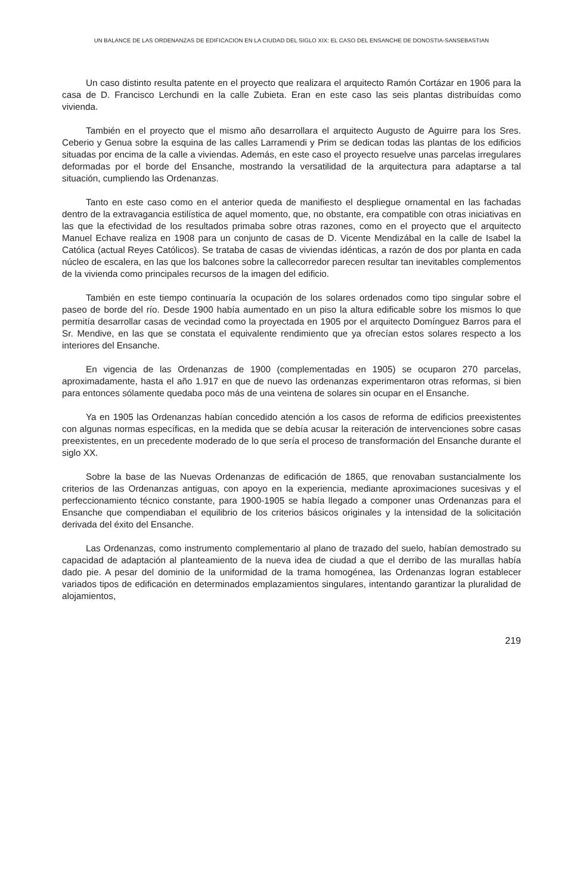UN BALANCE DE LAS ORDENANZAS DE EDIFICACION EN LA CIUDAD DEL SIGLO XIX: EL CASO DEL ENSANCHE DE DONOSTIA-SANSEBASTIAN
Un caso distinto resulta patente en el proyecto que realizara el arquitecto Ramón Cortázar en 1906 para la casa de D. Francisco Lerchundi en la calle Zubieta. Eran en este caso las seis plantas distribuídas como vivienda.
También en el proyecto que el mismo año desarrollara el arquitecto Augusto de Aguirre para los Sres. Ceberio y Genua sobre la esquina de las calles Larramendi y Prim se dedican todas las plantas de los edificios situadas por encima de la calle a viviendas. Además, en este caso el proyecto resuelve unas parcelas irregulares deformadas por el borde del Ensanche, mostrando la versatilidad de la arquitectura para adaptarse a tal situación, cumpliendo las Ordenanzas.
Tanto en este caso como en el anterior queda de manifiesto el despliegue ornamental en las fachadas dentro de la extravagancia estilística de aquel momento, que, no obstante, era compatible con otras iniciativas en las que la efectividad de los resultados primaba sobre otras razones, como en el proyecto que el arquitecto Manuel Echave realiza en 1908 para un conjunto de casas de D. Vicente Mendizábal en la calle de Isabel la Católica (actual Reyes Católicos). Se trataba de casas de viviendas idénticas, a razón de dos por planta en cada núcleo de escalera, en las que los balcones sobre la callecorredor parecen resultar tan inevitables complementos de la vivienda como principales recursos de la imagen del edificio.
También en este tiempo continuaría la ocupación de los solares ordenados como tipo singular sobre el paseo de borde del río. Desde 1900 había aumentado en un piso la altura edificable sobre los mismos lo que permitía desarrollar casas de vecindad como la proyectada en 1905 por el arquitecto Domínguez Barros para el Sr. Mendive, en las que se constata el equivalente rendimiento que ya ofrecían estos solares respecto a los interiores del Ensanche.
En vigencia de las Ordenanzas de 1900 (complementadas en 1905) se ocuparon 270 parcelas, aproximadamente, hasta el año 1.917 en que de nuevo las ordenanzas experimentaron otras reformas, si bien para entonces sólamente quedaba poco más de una veintena de solares sin ocupar en el Ensanche.
Ya en 1905 las Ordenanzas habían concedido atención a los casos de reforma de edificios preexistentes con algunas normas específicas, en la medida que se debía acusar la reiteración de intervenciones sobre casas preexistentes, en un precedente moderado de lo que sería el proceso de transformación del Ensanche durante el siglo XX.
Sobre la base de las Nuevas Ordenanzas de edificación de 1865, que renovaban sustancialmente los criterios de las Ordenanzas antiguas, con apoyo en la experiencia, mediante aproximaciones sucesivas y el perfeccionamiento técnico constante, para 1900-1905 se había llegado a componer unas Ordenanzas para el Ensanche que compendiaban el equilibrio de los criterios básicos originales y la intensidad de la solicitación derivada del éxito del Ensanche.
Las Ordenanzas, como instrumento complementario al plano de trazado del suelo, habían demostrado su capacidad de adaptación al planteamiento de la nueva idea de ciudad a que el derribo de las murallas había dado pie. A pesar del dominio de la uniformidad de la trama homogénea, las Ordenanzas logran establecer variados tipos de edificación en determinados emplazamientos singulares, intentando garantizar la pluralidad de alojamientos,
219